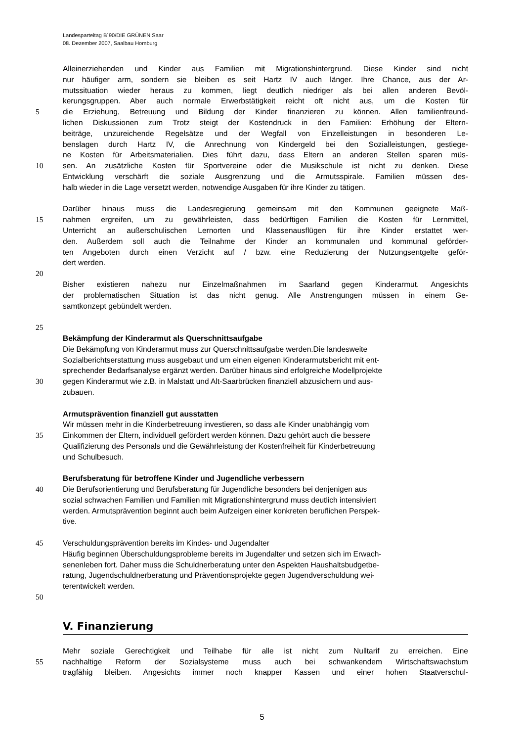Landesparteitag B´90/DIE GRÜNEN Saar
08. Dezember 2007, Saalbau Homburg
Alleinerziehenden und Kinder aus Familien mit Migrationshintergrund. Diese Kinder sind nicht
nur häufiger arm, sondern sie bleiben es seit Hartz IV auch länger. Ihre Chance, aus der Ar-
mutssituation wieder heraus zu kommen, liegt deutlich niedriger als bei allen anderen Bevöl-
kerungsgruppen. Aber auch normale Erwerbstätigkeit reicht oft nicht aus, um die Kosten für
5 die Erziehung, Betreuung und Bildung der Kinder finanzieren zu können. Allen familienfreund-
lichen Diskussionen zum Trotz steigt der Kostendruck in den Familien: Erhöhung der Eltern-
beiträge, unzureichende Regelsätze und der Wegfall von Einzelleistungen in besonderen Le-
benslagen durch Hartz IV, die Anrechnung von Kindergeld bei den Sozialleistungen, gestiege-
ne Kosten für Arbeitsmaterialien. Dies führt dazu, dass Eltern an anderen Stellen sparen müs-
10 sen. An zusätzliche Kosten für Sportvereine oder die Musikschule ist nicht zu denken. Diese
Entwicklung verschärft die soziale Ausgrenzung und die Armutsspirale. Familien müssen des-
halb wieder in die Lage versetzt werden, notwendige Ausgaben für ihre Kinder zu tätigen.
Darüber hinaus muss die Landesregierung gemeinsam mit den Kommunen geeignete Maß-
15 nahmen ergreifen, um zu gewährleisten, dass bedürftigen Familien die Kosten für Lernmittel,
Unterricht an außerschulischen Lernorten und Klassenausflügen für ihre Kinder erstattet wer-
den. Außerdem soll auch die Teilnahme der Kinder an kommunalen und kommunal geförder-
ten Angeboten durch einen Verzicht auf / bzw. eine Reduzierung der Nutzungsentgelte geför-
dert werden.
20
Bisher existieren nahezu nur Einzelmaßnahmen im Saarland gegen Kinderarmut. Angesichts
der problematischen Situation ist das nicht genug. Alle Anstrengungen müssen in einem Ge-
samtkonzept gebündelt werden.
25
Bekämpfung der Kinderarmut als Querschnittsaufgabe
Die Bekämpfung von Kinderarmut muss zur Querschnittsaufgabe werden.Die landesweite
Sozialberichtserstattung muss ausgebaut und um einen eigenen Kinderarmutsbericht mit ent-
sprechender Bedarfsanalyse ergänzt werden. Darüber hinaus sind erfolgreiche Modellprojekte
30 gegen Kinderarmut wie z.B. in Malstatt und Alt-Saarbrücken finanziell abzusichern und aus-
zubauen.
Armutsprävention finanziell gut ausstatten
Wir müssen mehr in die Kinderbetreuung investieren, so dass alle Kinder unabhängig vom
35 Einkommen der Eltern, individuell gefördert werden können. Dazu gehört auch die bessere
Qualifizierung des Personals und die Gewährleistung der Kostenfreiheit für Kinderbetreuung
und Schulbesuch.
Berufsberatung für betroffene Kinder und Jugendliche verbessern
40 Die Berufsorientierung und Berufsberatung für Jugendliche besonders bei denjenigen aus
sozial schwachen Familien und Familien mit Migrationshintergrund muss deutlich intensiviert
werden. Armutsprävention beginnt auch beim Aufzeigen einer konkreten beruflichen Perspek-
tive.
45 Verschuldungsprävention bereits im Kindes- und Jugendalter
Häufig beginnen Überschuldungsprobleme bereits im Jugendalter und setzen sich im Erwach-
senenleben fort. Daher muss die Schuldnerberatung unter den Aspekten Haushaltsbudgetbe-
ratung, Jugendschuldnerberatung und Präventionsprojekte gegen Jugendverschuldung wei-
terentwickelt werden.
50
V. Finanzierung
Mehr soziale Gerechtigkeit und Teilhabe für alle ist nicht zum Nulltarif zu erreichen. Eine
55 nachhaltige Reform der Sozialsysteme muss auch bei schwankendem Wirtschaftswachstum
tragfähig bleiben. Angesichts immer noch knapper Kassen und einer hohen Staatverschul-
5